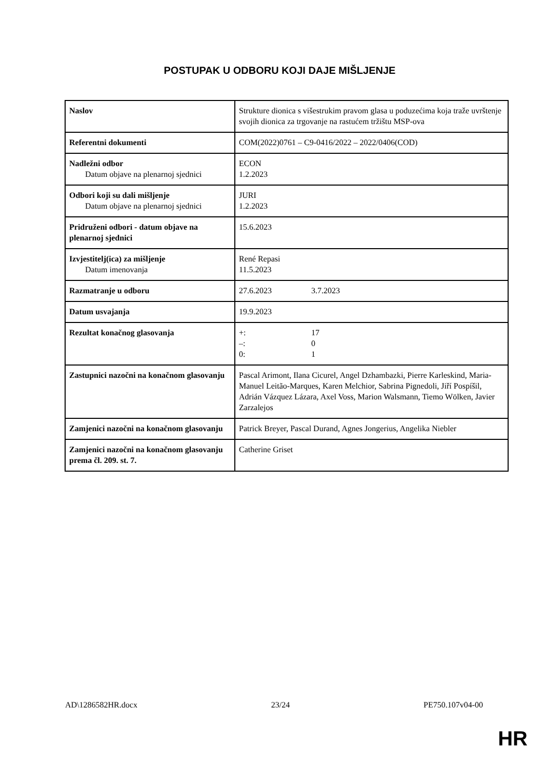POSTUPAK U ODBORU KOJI DAJE MIŠLJENJE
| Naslov | Strukture dionica s višestrukim pravom glasa u poduzećima koja traže uvrštenje svojih dionica za trgovanje na rastućem tržištu MSP-ova |
| Referentni dokumenti | COM(2022)0761 – C9-0416/2022 – 2022/0406(COD) |
| Nadležni odbor Datum objave na plenarnoj sjednici | ECON 1.2.2023 |
| Odbori koji su dali mišljenje Datum objave na plenarnoj sjednici | JURI 1.2.2023 |
| Pridruženi odbori - datum objave na plenarnoj sjednici | 15.6.2023 |
| Izvjestitelj(ica) za mišljenje Datum imenovanja | René Repasi 11.5.2023 |
| Razmatranje u odboru | 27.6.2023 3.7.2023 |
| Datum usvajanja | 19.9.2023 |
| Rezultat konačnog glasovanja | +: 17 –: 0 0: 1 |
| Zastupnici nazočni na konačnom glasovanju | Pascal Arimont, Ilana Cicurel, Angel Dzhambazki, Pierre Karleskind, Maria-Manuel Leitão-Marques, Karen Melchior, Sabrina Pignedoli, Jiří Pospíšil, Adrián Vázquez Lázara, Axel Voss, Marion Walsmann, Tiemo Wölken, Javier Zarzalejos |
| Zamjenici nazočni na konačnom glasovanju | Patrick Breyer, Pascal Durand, Agnes Jongerius, Angelika Niebler |
| Zamjenici nazočni na konačnom glasovanju prema čl. 209. st. 7. | Catherine Griset |
AD\1286582HR.docx 23/24 PE750.107v04-00
HR